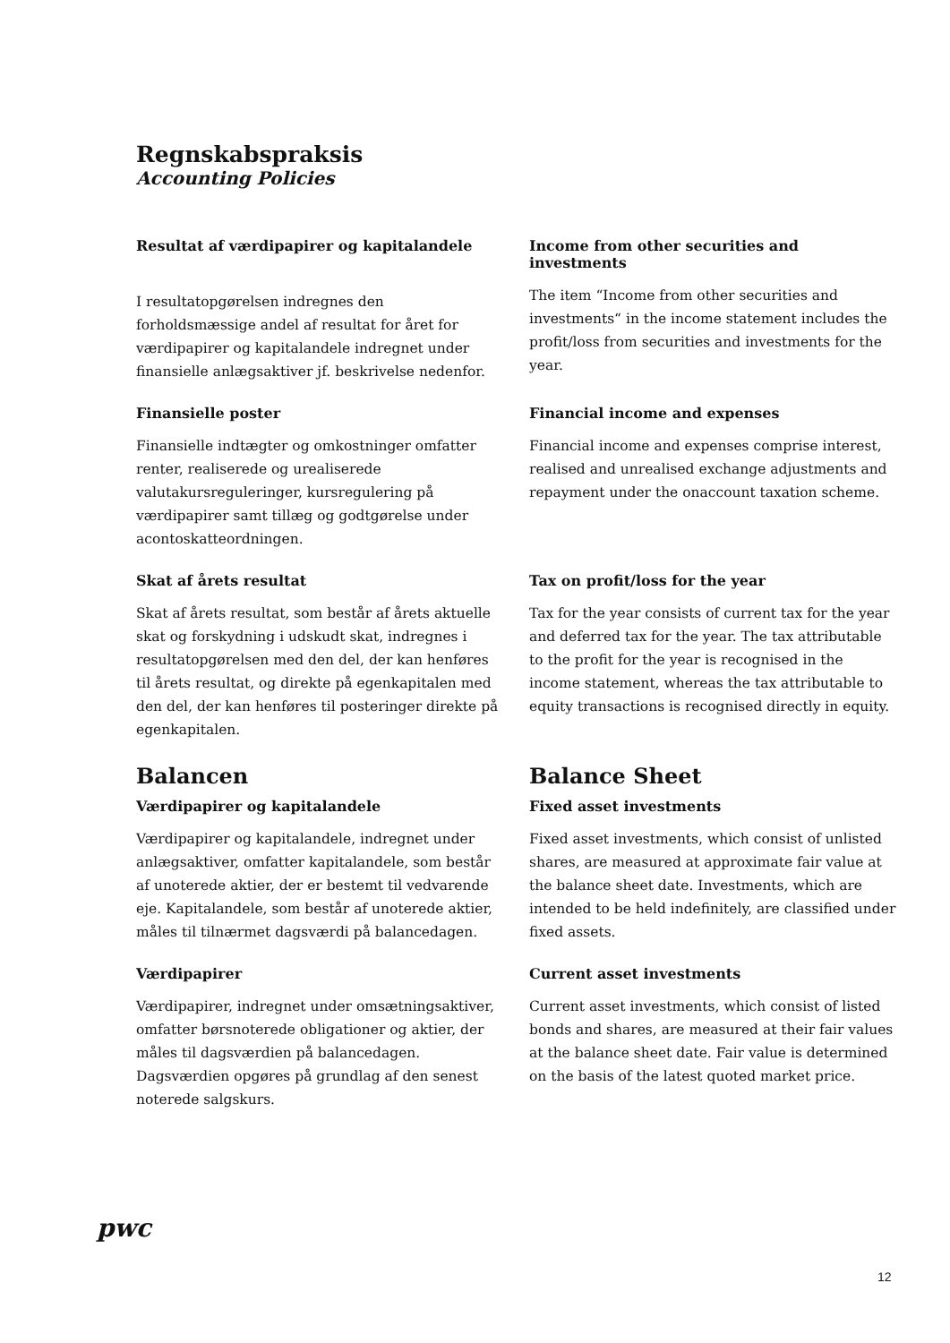Regnskabspraksis
Accounting Policies
Resultat af værdipapirer og kapitalandele
I resultatopgørelsen indregnes den forholdsmæssige andel af resultat for året for værdipapirer og kapitalandele indregnet under finansielle anlægsaktiver jf. beskrivelse nedenfor.
Income from other securities and investments
The item “Income from other securities and investments“ in the income statement includes the profit/loss from securities and investments for the year.
Finansielle poster
Finansielle indtægter og omkostninger omfatter renter, realiserede og urealiserede valutakursreguleringer, kursregulering på værdipapirer samt tillæg og godtgørelse under acontoskatteordningen.
Financial income and expenses
Financial income and expenses comprise interest, realised and unrealised exchange adjustments and repayment under the onaccount taxation scheme.
Skat af årets resultat
Skat af årets resultat, som består af årets aktuelle skat og forskydning i udskudt skat, indregnes i resultatopgørelsen med den del, der kan henføres til årets resultat, og direkte på egenkapitalen med den del, der kan henføres til posteringer direkte på egenkapitalen.
Tax on profit/loss for the year
Tax for the year consists of current tax for the year and deferred tax for the year. The tax attributable to the profit for the year is recognised in the income statement, whereas the tax attributable to equity transactions is recognised directly in equity.
Balancen
Værdipapirer og kapitalandele
Værdipapirer og kapitalandele, indregnet under anlægsaktiver, omfatter kapitalandele, som består af unoterede aktier, der er bestemt til vedvarende eje. Kapitalandele, som består af unoterede aktier, måles til tilnærmet dagsværdi på balancedagen.
Balance Sheet
Fixed asset investments
Fixed asset investments, which consist of unlisted shares, are measured at approximate fair value at the balance sheet date. Investments, which are intended to be held indefinitely, are classified under fixed assets.
Værdipapirer
Værdipapirer, indregnet under omsætningsaktiver, omfatter børsnoterede obligationer og aktier, der måles til dagsværdien på balancedagen. Dagsværdien opgøres på grundlag af den senest noterede salgskurs.
Current asset investments
Current asset investments, which consist of listed bonds and shares, are measured at their fair values at the balance sheet date. Fair value is determined on the basis of the latest quoted market price.
pwc
12